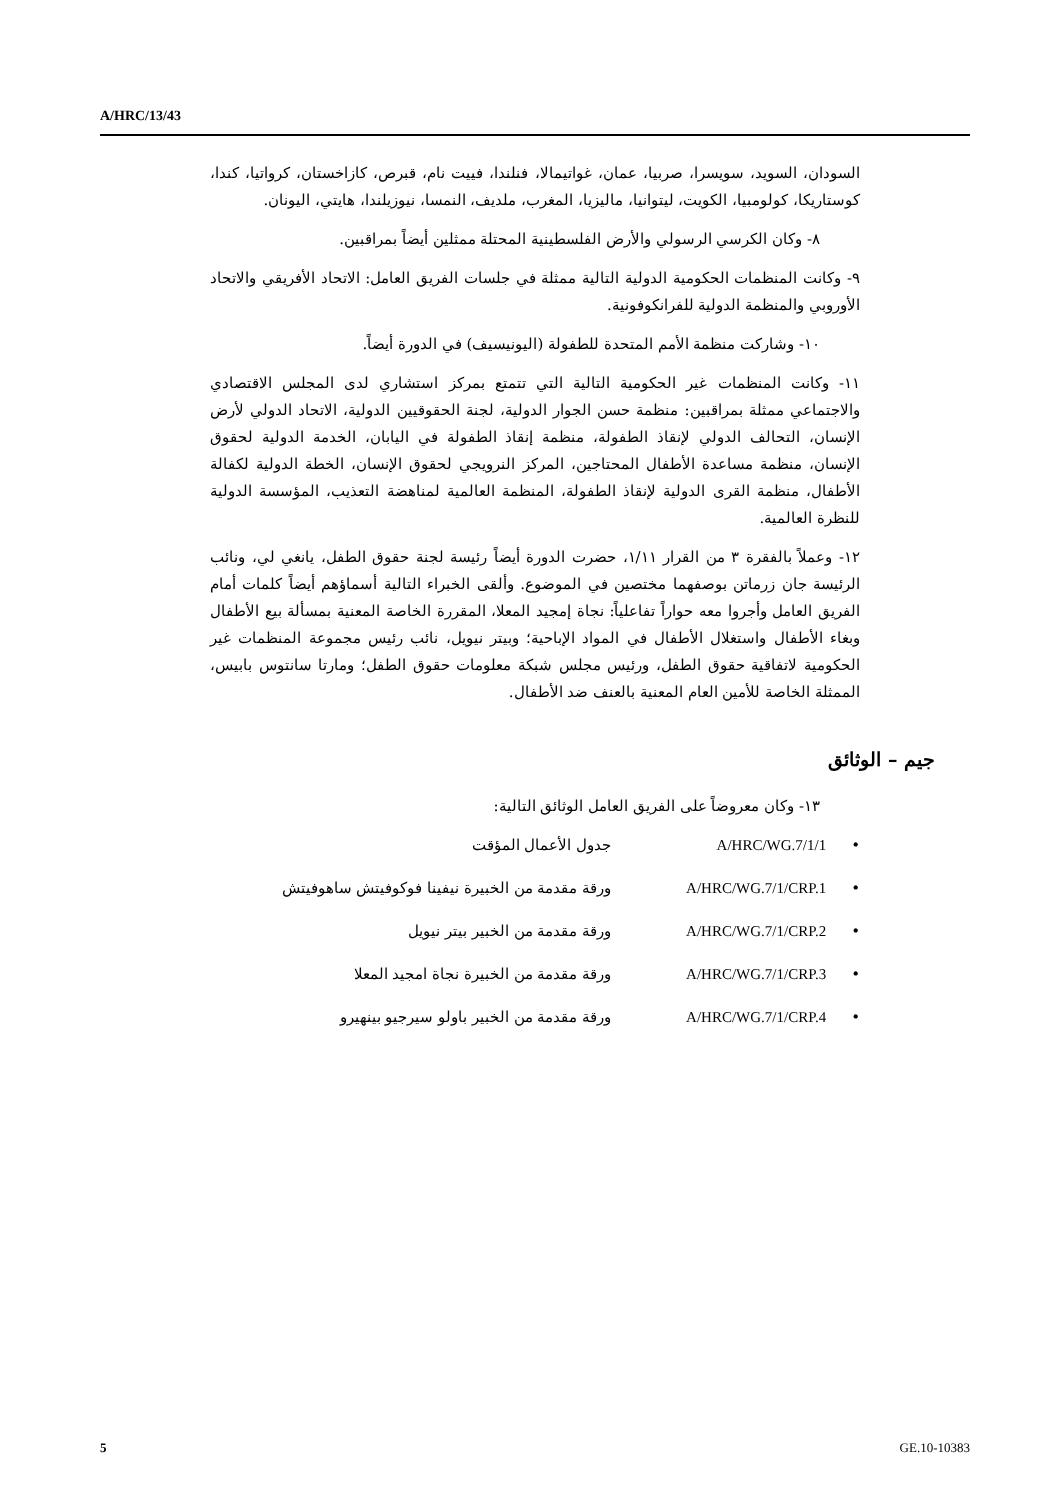A/HRC/13/43
السودان، السويد، سويسرا، صربيا، عمان، غواتيمالا، فنلندا، فييت نام، قبرص، كازاخستان، كرواتيا، كندا، كوستاريكا، كولومبيا، الكويت، ليتوانيا، ماليزيا، المغرب، ملديف، النمسا، نيوزيلندا، هايتي، اليونان.
٨- وكان الكرسي الرسولي والأرض الفلسطينية المحتلة ممثلين أيضاً بمراقبين.
٩- وكانت المنظمات الحكومية الدولية التالية ممثلة في جلسات الفريق العامل: الاتحاد الأفريقي والاتحاد الأوروبي والمنظمة الدولية للفرانكوفونية.
١٠- وشاركت منظمة الأمم المتحدة للطفولة (اليونيسيف) في الدورة أيضاً.
١١- وكانت المنظمات غير الحكومية التالية التي تتمتع بمركز استشاري لدى المجلس الاقتصادي والاجتماعي ممثلة بمراقبين: منظمة حسن الجوار الدولية، لجنة الحقوقيين الدولية، الاتحاد الدولي لأرض الإنسان، التحالف الدولي لإنقاذ الطفولة، منظمة إنقاذ الطفولة في اليابان، الخدمة الدولية لحقوق الإنسان، منظمة مساعدة الأطفال المحتاجين، المركز النرويجي لحقوق الإنسان، الخطة الدولية لكفالة الأطفال، منظمة القرى الدولية لإنقاذ الطفولة، المنظمة العالمية لمناهضة التعذيب، المؤسسة الدولية للنظرة العالمية.
١٢- وعملاً بالفقرة ٣ من القرار ١/١١، حضرت الدورة أيضاً رئيسة لجنة حقوق الطفل، يانغي لي، ونائب الرئيسة جان زرماتن بوصفهما مختصين في الموضوع. وألقى الخبراء التالية أسماؤهم أيضاً كلمات أمام الفريق العامل وأجروا معه حواراً تفاعلياً: نجاة إمجيد المعلا، المقررة الخاصة المعنية بمسألة بيع الأطفال وبغاء الأطفال واستغلال الأطفال في المواد الإباحية؛ وبيتر نيويل، نائب رئيس مجموعة المنظمات غير الحكومية لاتفاقية حقوق الطفل، ورئيس مجلس شبكة معلومات حقوق الطفل؛ ومارتا سانتوس بابيس، الممثلة الخاصة للأمين العام المعنية بالعنف ضد الأطفال.
جيم – الوثائق
١٣- وكان معروضاً على الفريق العامل الوثائق التالية:
• A/HRC/WG.7/1/1 جدول الأعمال المؤقت
• A/HRC/WG.7/1/CRP.1 ورقة مقدمة من الخبيرة نيفينا فوكوفيتش ساهوفيتش
• A/HRC/WG.7/1/CRP.2 ورقة مقدمة من الخبير بيتر نيويل
• A/HRC/WG.7/1/CRP.3 ورقة مقدمة من الخبيرة نجاة امجيد المعلا
• A/HRC/WG.7/1/CRP.4 ورقة مقدمة من الخبير باولو سيرجيو بينهيرو
5 GE.10-10383